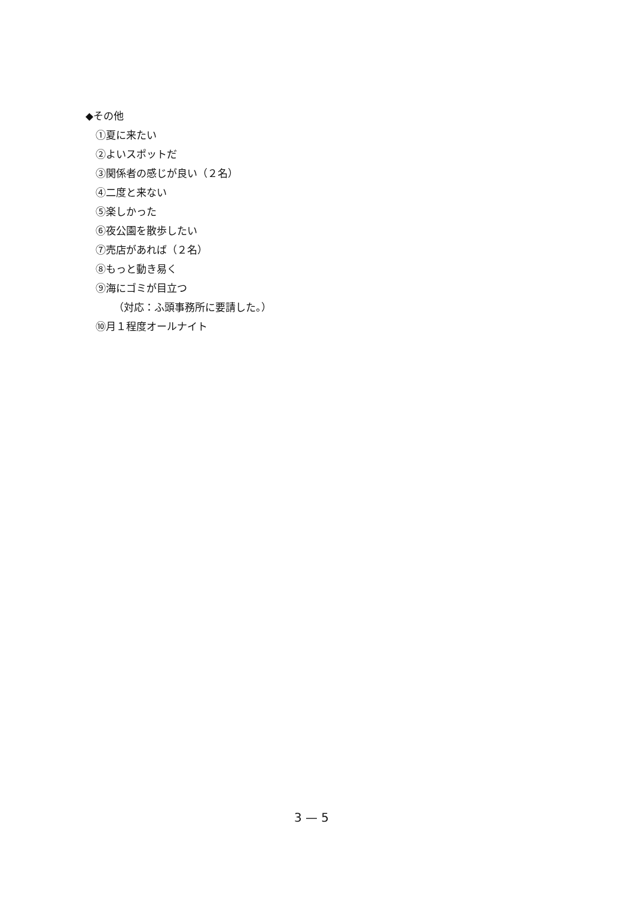◆その他
①夏に来たい
②よいスポットだ
③関係者の感じが良い（２名）
④二度と来ない
⑤楽しかった
⑥夜公園を散歩したい
⑦売店があれば（２名）
⑧もっと動き易く
⑨海にゴミが目立つ
（対応：ふ頭事務所に要請した。）
⑩月１程度オールナイト
3 — 5